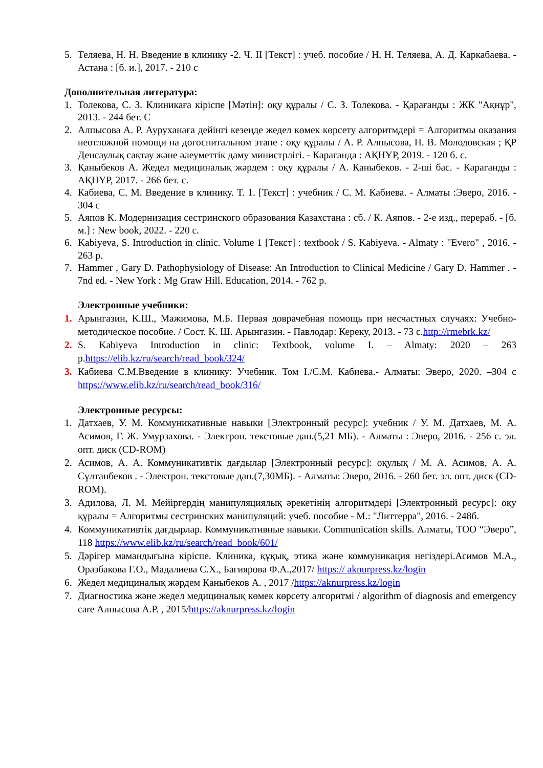5. Теляева, Н. Н. Введение в клинику -2. Ч. II [Текст] : учеб. пособие / Н. Н. Теляева, А. Д. Каркабаева. - Астана : [б. и.], 2017. - 210 с
Дополнительная литература:
1. Толекова, С. З. Клиникаға кіріспе [Мәтін]: оқу құралы / С. З. Толекова. - Қарағанды : ЖК "Ақнұр", 2013. - 244 бет. С
2. Алпысова А. Р. Ауруханаға дейінгі кезеңде жедел көмек көрсету алгоритмдері = Алгоритмы оказания неотложной помощи на догоспитальном этапе : оқу құралы / А. Р. Алпысова, Н. В. Молодовская ; ҚР Денсаулық сақтау және әлеуметтік даму министрлігі. - Караганда : АҚНҰР, 2019. - 120 б. с.
3. Қаныбеков А. Жедел медициналық жәрдем : оқу құралы / А. Қаныбеков. - 2-ші бас. - Караганды : АҚНҰР, 2017. - 266 бет. с.
4. Кабиева, С. М. Введение в клинику. Т. 1. [Текст] : учебник / С. М. Кабиева. - Алматы :Эверо, 2016. - 304 с
5. Аяпов К. Модернизация сестринского образования Казахстана : сб. / К. Аяпов. - 2-е изд., перераб. - [б. м.] : New book, 2022. - 220 с.
6. Kabiyeva, S. Introduction in clinic. Volume 1 [Текст] : textbook / S. Kabiyeva. - Almaty : "Evero" , 2016. - 263 p.
7. Hammer , Gary D. Pathophysiology of Disease: An Introduction to Clinical Medicine / Gary D. Hammer . - 7nd ed. - New York : Mg Graw Hill. Education, 2014. - 762 p.
Электронные учебники:
1. Арынгазин, К.Ш., Мажимова, М.Б. Первая доврачебная помощь при несчастных случаях: Учебно-методическое пособие. / Сост. К. Ш. Арынгазин. - Павлодар: Кереку, 2013. - 73 с.http://rmebrk.kz/
2. S. Kabiyeva Introduction in clinic: Textbook, volume I. – Almaty: 2020 – 263 p.https://elib.kz/ru/search/read_book/324/
3. Кабиева С.М.Введение в клинику: Учебник. Том I./С.М. Кабиева.- Алматы: Эверо, 2020. –304 с https://www.elib.kz/ru/search/read_book/316/
Электронные ресурсы:
1. Датхаев, У. М. Коммуникативные навыки [Электронный ресурс]: учебник / У. М. Датхаев, М. А. Асимов, Г. Ж. Умурзахова. - Электрон. текстовые дан.(5,21 МБ). - Алматы : Эверо, 2016. - 256 с. эл. опт. диск (CD-ROM)
2. Асимов, А. А. Коммуникативтік дағдылар [Электронный ресурс]: оқулық / М. А. Асимов, А. А. Сұлтанбеков . - Электрон. текстовые дан.(7,30МБ). - Алматы: Эверо, 2016. - 260 бет. эл. опт. диск (CD-ROM).
3. Адилова, Л. М. Мейіргердің манипуляциялық әрекетінің алгоритмдері [Электронный ресурс]: оқу құралы = Алгоритмы сестринских манипуляций: учеб. пособие - М.: "Литтерра", 2016. - 248б.
4. Коммуникативтік дағдырлар. Коммуникативные навыки. Communication skills. Алматы, ТОО “Эверо”, 118 https://www.elib.kz/ru/search/read_book/601/
5. Дәрігер мамандығына кіріспе. Клиника, құқық, этика және коммуникация негіздері.Асимов М.А., Оразбакова Г.О., Мадалиева С.Х., Багиярова Ф.А.,2017/ https:// aknurpress.kz/login
6. Жедел медициналық жәрдем Қаныбеков А. , 2017 /https://aknurpress.kz/login
7. Диагностика және жедел медициналық көмек көрсету алгоритмі / algorithm of diagnosis and emergency care Алпысова А.Р. , 2015/https://aknurpress.kz/login